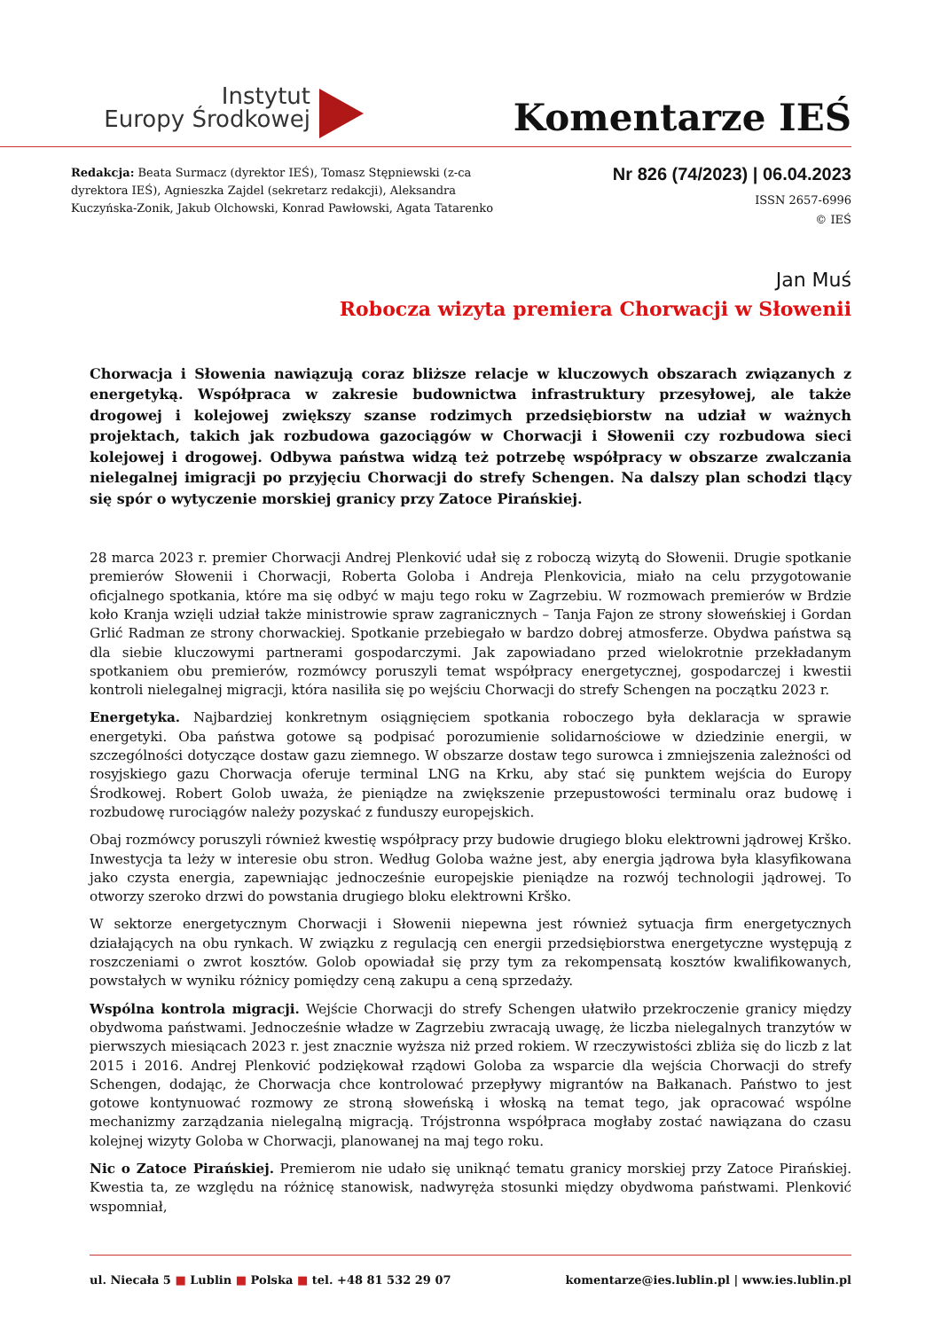Instytut
Europy Środkowej
Komentarze IEŚ
Redakcja: Beata Surmacz (dyrektor IEŚ), Tomasz Stępniewski (z-ca dyrektora IEŚ), Agnieszka Zajdel (sekretarz redakcji), Aleksandra Kuczyńska-Zonik, Jakub Olchowski, Konrad Pawłowski, Agata Tatarenko
Nr 826 (74/2023) | 06.04.2023
ISSN 2657-6996
© IEŚ
Jan Muś
Robocza wizyta premiera Chorwacji w Słowenii
Chorwacja i Słowenia nawiązują coraz bliższe relacje w kluczowych obszarach związanych z energetyką. Współpraca w zakresie budownictwa infrastruktury przesyłowej, ale także drogowej i kolejowej zwiększy szanse rodzimych przedsiębiorstw na udział w ważnych projektach, takich jak rozbudowa gazociągów w Chorwacji i Słowenii czy rozbudowa sieci kolejowej i drogowej. Odbywa państwa widzą też potrzebę współpracy w obszarze zwalczania nielegalnej imigracji po przyjęciu Chorwacji do strefy Schengen. Na dalszy plan schodzi tlący się spór o wytyczenie morskiej granicy przy Zatoce Pirańskiej.
28 marca 2023 r. premier Chorwacji Andrej Plenković udał się z roboczą wizytą do Słowenii. Drugie spotkanie premierów Słowenii i Chorwacji, Roberta Goloba i Andreja Plenkovicia, miało na celu przygotowanie oficjalnego spotkania, które ma się odbyć w maju tego roku w Zagrzebiu. W rozmowach premierów w Brdzie koło Kranja wzięli udział także ministrowie spraw zagranicznych – Tanja Fajon ze strony słoweńskiej i Gordan Grlić Radman ze strony chorwackiej. Spotkanie przebiegało w bardzo dobrej atmosferze. Obydwa państwa są dla siebie kluczowymi partnerami gospodarczymi. Jak zapowiadano przed wielokrotnie przekładanym spotkaniem obu premierów, rozmówcy poruszyli temat współpracy energetycznej, gospodarczej i kwestii kontroli nielegalnej migracji, która nasiliła się po wejściu Chorwacji do strefy Schengen na początku 2023 r.
Energetyka. Najbardziej konkretnym osiągnięciem spotkania roboczego była deklaracja w sprawie energetyki. Oba państwa gotowe są podpisać porozumienie solidarnościowe w dziedzinie energii, w szczególności dotyczące dostaw gazu ziemnego. W obszarze dostaw tego surowca i zmniejszenia zależności od rosyjskiego gazu Chorwacja oferuje terminal LNG na Krku, aby stać się punktem wejścia do Europy Środkowej. Robert Golob uważa, że pieniądze na zwiększenie przepustowości terminalu oraz budowę i rozbudowę rurociągów należy pozyskać z funduszy europejskich.
Obaj rozmówcy poruszyli również kwestię współpracy przy budowie drugiego bloku elektrowni jądrowej Krško. Inwestycja ta leży w interesie obu stron. Według Goloba ważne jest, aby energia jądrowa była klasyfikowana jako czysta energia, zapewniając jednocześnie europejskie pieniądze na rozwój technologii jądrowej. To otworzy szeroko drzwi do powstania drugiego bloku elektrowni Krško.
W sektorze energetycznym Chorwacji i Słowenii niepewna jest również sytuacja firm energetycznych działających na obu rynkach. W związku z regulacją cen energii przedsiębiorstwa energetyczne występują z roszczeniami o zwrot kosztów. Golob opowiadał się przy tym za rekompensatą kosztów kwalifikowanych, powstałych w wyniku różnicy pomiędzy ceną zakupu a ceną sprzedaży.
Wspólna kontrola migracji. Wejście Chorwacji do strefy Schengen ułatwiło przekroczenie granicy między obydwoma państwami. Jednocześnie władze w Zagrzebiu zwracają uwagę, że liczba nielegalnych tranzytów w pierwszych miesiącach 2023 r. jest znacznie wyższa niż przed rokiem. W rzeczywistości zbliża się do liczb z lat 2015 i 2016. Andrej Plenković podziękował rządowi Goloba za wsparcie dla wejścia Chorwacji do strefy Schengen, dodając, że Chorwacja chce kontrolować przepływy migrantów na Bałkanach. Państwo to jest gotowe kontynuować rozmowy ze stroną słoweńską i włoską na temat tego, jak opracować wspólne mechanizmy zarządzania nielegalną migracją. Trójstronna współpraca mogłaby zostać nawiązana do czasu kolejnej wizyty Goloba w Chorwacji, planowanej na maj tego roku.
Nic o Zatoce Pirańskiej. Premierom nie udało się uniknąć tematu granicy morskiej przy Zatoce Pirańskiej. Kwestia ta, ze względu na różnicę stanowisk, nadwyręża stosunki między obydwoma państwami. Plenković wspomniał,
ul. Niecała 5 ■ Lublin ■ Polska ■ tel. +48 81 532 29 07 komentarze@ies.lublin.pl | www.ies.lublin.pl